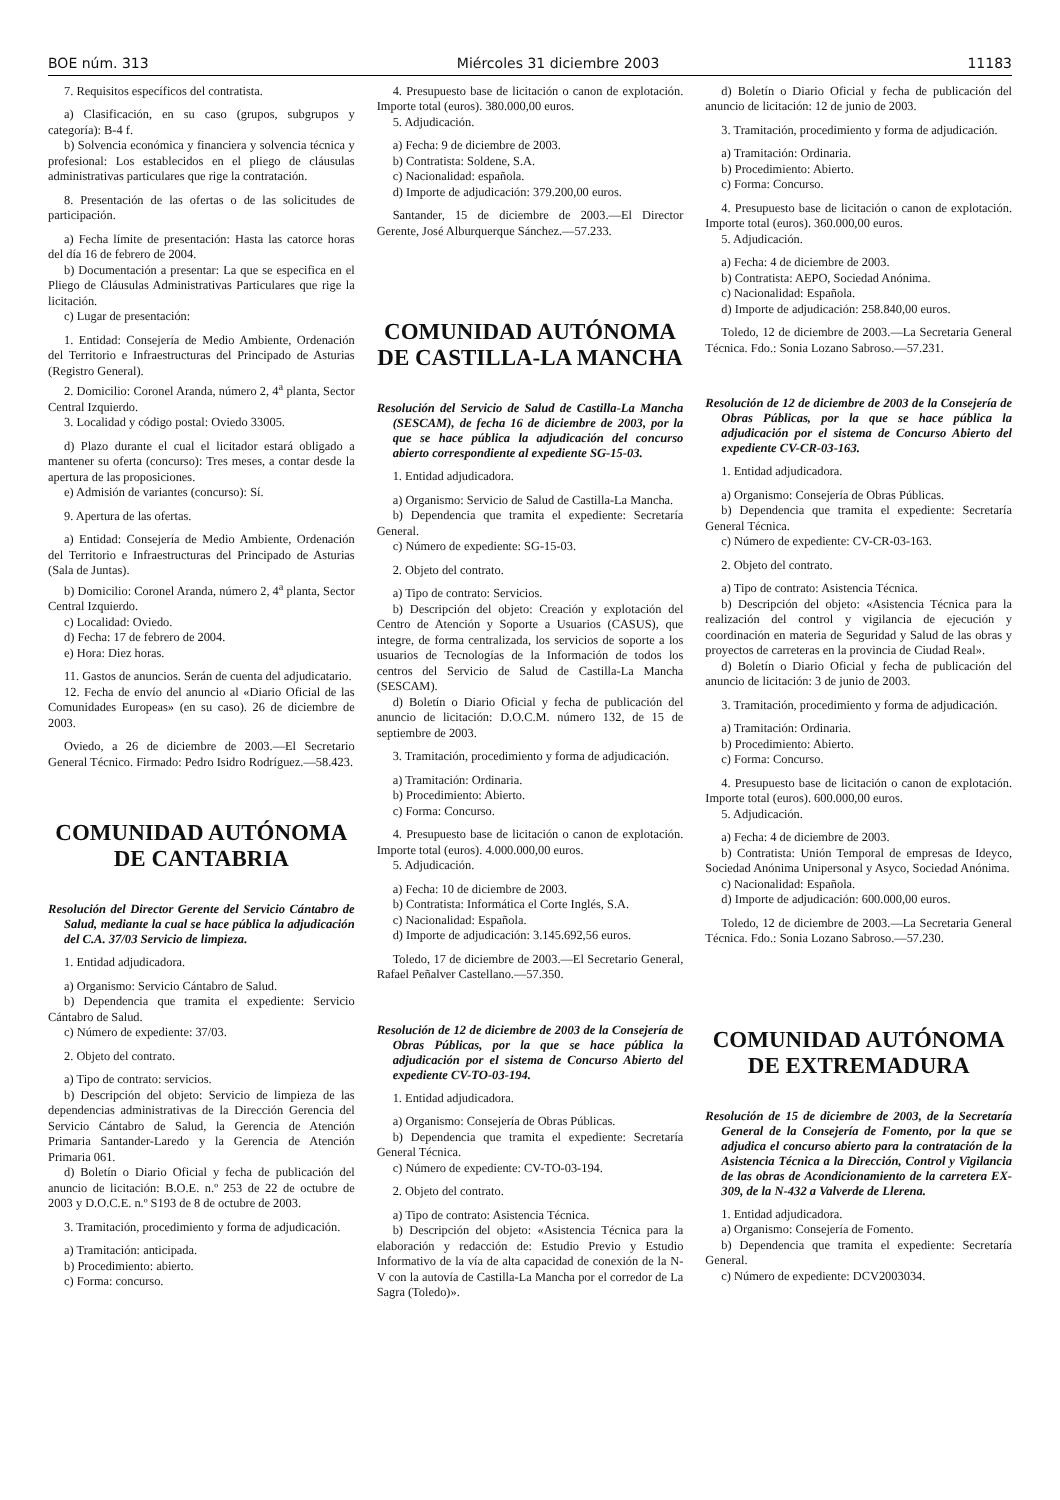BOE núm. 313 Miércoles 31 diciembre 2003 11183
7. Requisitos específicos del contratista.
a) Clasificación, en su caso (grupos, subgrupos y categoría): B-4 f.
b) Solvencia económica y financiera y solvencia técnica y profesional: Los establecidos en el pliego de cláusulas administrativas particulares que rige la contratación.
8. Presentación de las ofertas o de las solicitudes de participación.
a) Fecha límite de presentación: Hasta las catorce horas del día 16 de febrero de 2004.
b) Documentación a presentar: La que se especifica en el Pliego de Cláusulas Administrativas Particulares que rige la licitación.
c) Lugar de presentación:
1. Entidad: Consejería de Medio Ambiente, Ordenación del Territorio e Infraestructuras del Principado de Asturias (Registro General).
2. Domicilio: Coronel Aranda, número 2, 4<sup>a</sup> planta, Sector Central Izquierdo.
3. Localidad y código postal: Oviedo 33005.
d) Plazo durante el cual el licitador estará obligado a mantener su oferta (concurso): Tres meses, a contar desde la apertura de las proposiciones.
e) Admisión de variantes (concurso): Sí.
9. Apertura de las ofertas.
a) Entidad: Consejería de Medio Ambiente, Ordenación del Territorio e Infraestructuras del Principado de Asturias (Sala de Juntas).
b) Domicilio: Coronel Aranda, número 2, 4<sup>a</sup> planta, Sector Central Izquierdo.
c) Localidad: Oviedo.
d) Fecha: 17 de febrero de 2004.
e) Hora: Diez horas.
11. Gastos de anuncios. Serán de cuenta del adjudicatario.
12. Fecha de envío del anuncio al «Diario Oficial de las Comunidades Europeas» (en su caso). 26 de diciembre de 2003.
Oviedo, a 26 de diciembre de 2003.—El Secretario General Técnico. Firmado: Pedro Isidro Rodríguez.—58.423.
COMUNIDAD AUTÓNOMA
DE CANTABRIA
Resolución del Director Gerente del Servicio Cántabro de Salud, mediante la cual se hace pública la adjudicación del C.A. 37/03 Servicio de limpieza.
1. Entidad adjudicadora.
a) Organismo: Servicio Cántabro de Salud.
b) Dependencia que tramita el expediente: Servicio Cántabro de Salud.
c) Número de expediente: 37/03.
2. Objeto del contrato.
a) Tipo de contrato: servicios.
b) Descripción del objeto: Servicio de limpieza de las dependencias administrativas de la Dirección Gerencia del Servicio Cántabro de Salud, la Gerencia de Atención Primaria Santander-Laredo y la Gerencia de Atención Primaria 061.
d) Boletín o Diario Oficial y fecha de publicación del anuncio de licitación: B.O.E. n.º 253 de 22 de octubre de 2003 y D.O.C.E. n.º S193 de 8 de octubre de 2003.
3. Tramitación, procedimiento y forma de adjudicación.
a) Tramitación: anticipada.
b) Procedimiento: abierto.
c) Forma: concurso.
4. Presupuesto base de licitación o canon de explotación. Importe total (euros). 380.000,00 euros.
5. Adjudicación.
a) Fecha: 9 de diciembre de 2003.
b) Contratista: Soldene, S.A.
c) Nacionalidad: española.
d) Importe de adjudicación: 379.200,00 euros.
Santander, 15 de diciembre de 2003.—El Director Gerente, José Alburquerque Sánchez.—57.233.
COMUNIDAD AUTÓNOMA
DE CASTILLA-LA MANCHA
Resolución del Servicio de Salud de Castilla-La Mancha (SESCAM), de fecha 16 de diciembre de 2003, por la que se hace pública la adjudicación del concurso abierto correspondiente al expediente SG-15-03.
1. Entidad adjudicadora.
a) Organismo: Servicio de Salud de Castilla-La Mancha.
b) Dependencia que tramita el expediente: Secretaría General.
c) Número de expediente: SG-15-03.
2. Objeto del contrato.
a) Tipo de contrato: Servicios.
b) Descripción del objeto: Creación y explotación del Centro de Atención y Soporte a Usuarios (CASUS), que integre, de forma centralizada, los servicios de soporte a los usuarios de Tecnologías de la Información de todos los centros del Servicio de Salud de Castilla-La Mancha (SESCAM).
d) Boletín o Diario Oficial y fecha de publicación del anuncio de licitación: D.O.C.M. número 132, de 15 de septiembre de 2003.
3. Tramitación, procedimiento y forma de adjudicación.
a) Tramitación: Ordinaria.
b) Procedimiento: Abierto.
c) Forma: Concurso.
4. Presupuesto base de licitación o canon de explotación. Importe total (euros). 4.000.000,00 euros.
5. Adjudicación.
a) Fecha: 10 de diciembre de 2003.
b) Contratista: Informática el Corte Inglés, S.A.
c) Nacionalidad: Española.
d) Importe de adjudicación: 3.145.692,56 euros.
Toledo, 17 de diciembre de 2003.—El Secretario General, Rafael Peñalver Castellano.—57.350.
Resolución de 12 de diciembre de 2003 de la Consejería de Obras Públicas, por la que se hace pública la adjudicación por el sistema de Concurso Abierto del expediente CV-TO-03-194.
1. Entidad adjudicadora.
a) Organismo: Consejería de Obras Públicas.
b) Dependencia que tramita el expediente: Secretaría General Técnica.
c) Número de expediente: CV-TO-03-194.
2. Objeto del contrato.
a) Tipo de contrato: Asistencia Técnica.
b) Descripción del objeto: «Asistencia Técnica para la elaboración y redacción de: Estudio Previo y Estudio Informativo de la vía de alta capacidad de conexión de la N-V con la autovía de Castilla-La Mancha por el corredor de La Sagra (Toledo)».
d) Boletín o Diario Oficial y fecha de publicación del anuncio de licitación: 12 de junio de 2003.
3. Tramitación, procedimiento y forma de adjudicación.
a) Tramitación: Ordinaria.
b) Procedimiento: Abierto.
c) Forma: Concurso.
4. Presupuesto base de licitación o canon de explotación. Importe total (euros). 360.000,00 euros.
5. Adjudicación.
a) Fecha: 4 de diciembre de 2003.
b) Contratista: AEPO, Sociedad Anónima.
c) Nacionalidad: Española.
d) Importe de adjudicación: 258.840,00 euros.
Toledo, 12 de diciembre de 2003.—La Secretaria General Técnica. Fdo.: Sonia Lozano Sabroso.—57.231.
Resolución de 12 de diciembre de 2003 de la Consejería de Obras Públicas, por la que se hace pública la adjudicación por el sistema de Concurso Abierto del expediente CV-CR-03-163.
1. Entidad adjudicadora.
a) Organismo: Consejería de Obras Públicas.
b) Dependencia que tramita el expediente: Secretaría General Técnica.
c) Número de expediente: CV-CR-03-163.
2. Objeto del contrato.
a) Tipo de contrato: Asistencia Técnica.
b) Descripción del objeto: «Asistencia Técnica para la realización del control y vigilancia de ejecución y coordinación en materia de Seguridad y Salud de las obras y proyectos de carreteras en la provincia de Ciudad Real».
d) Boletín o Diario Oficial y fecha de publicación del anuncio de licitación: 3 de junio de 2003.
3. Tramitación, procedimiento y forma de adjudicación.
a) Tramitación: Ordinaria.
b) Procedimiento: Abierto.
c) Forma: Concurso.
4. Presupuesto base de licitación o canon de explotación. Importe total (euros). 600.000,00 euros.
5. Adjudicación.
a) Fecha: 4 de diciembre de 2003.
b) Contratista: Unión Temporal de empresas de Ideyco, Sociedad Anónima Unipersonal y Asyco, Sociedad Anónima.
c) Nacionalidad: Española.
d) Importe de adjudicación: 600.000,00 euros.
Toledo, 12 de diciembre de 2003.—La Secretaria General Técnica. Fdo.: Sonia Lozano Sabroso.—57.230.
COMUNIDAD AUTÓNOMA
DE EXTREMADURA
Resolución de 15 de diciembre de 2003, de la Secretaría General de la Consejería de Fomento, por la que se adjudica el concurso abierto para la contratación de la Asistencia Técnica a la Dirección, Control y Vigilancia de las obras de Acondicionamiento de la carretera EX-309, de la N-432 a Valverde de Llerena.
1. Entidad adjudicadora.
a) Organismo: Consejería de Fomento.
b) Dependencia que tramita el expediente: Secretaría General.
c) Número de expediente: DCV2003034.